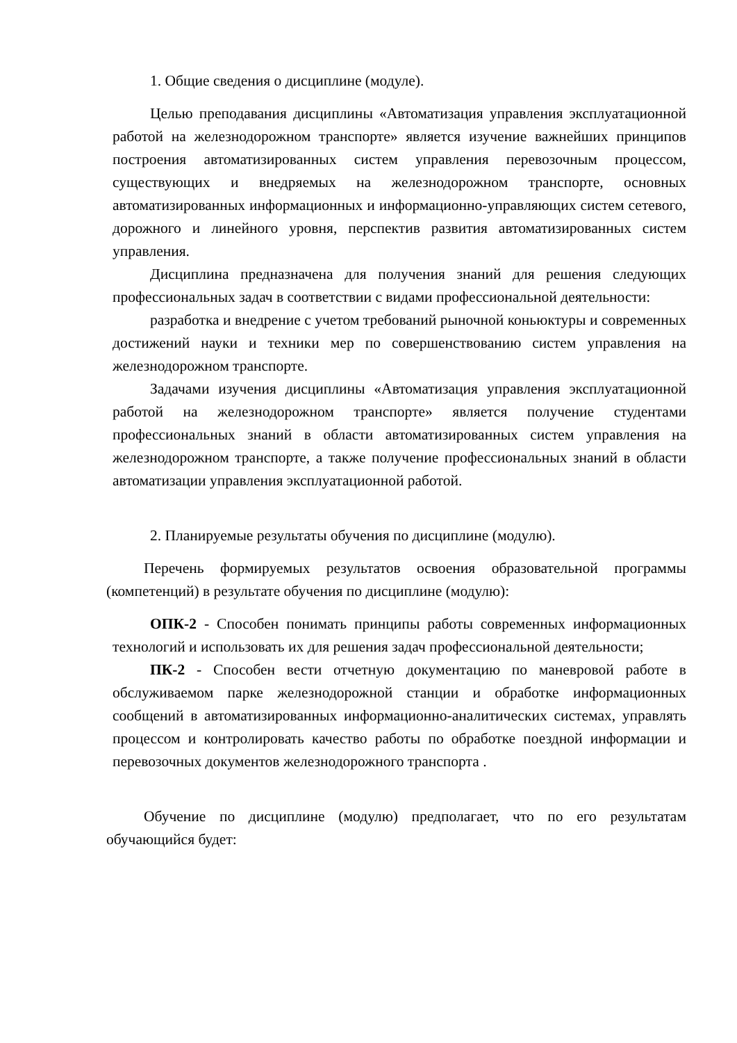1. Общие сведения о дисциплине (модуле).
Целью преподавания дисциплины «Автоматизация управления эксплуатационной работой на железнодорожном транспорте» является изучение важнейших принципов построения автоматизированных систем управления перевозочным процессом, существующих и внедряемых на железнодорожном транспорте, основных автоматизированных информационных и информационно-управляющих систем сетевого, дорожного и линейного уровня, перспектив развития автоматизированных систем управления.
Дисциплина предназначена для получения знаний для решения следующих профессиональных задач в соответствии с видами профессиональной деятельности:
разработка и внедрение с учетом требований рыночной коньюктуры и современных достижений науки и техники мер по совершенствованию систем управления на железнодорожном транспорте.
Задачами изучения дисциплины «Автоматизация управления эксплуатационной работой на железнодорожном транспорте» является получение студентами профессиональных знаний в области автоматизированных систем управления на железнодорожном транспорте, а также получение профессиональных знаний в области автоматизации управления эксплуатационной работой.
2. Планируемые результаты обучения по дисциплине (модулю).
Перечень формируемых результатов освоения образовательной программы (компетенций) в результате обучения по дисциплине (модулю):
ОПК-2 - Способен понимать принципы работы современных информационных технологий и использовать их для решения задач профессиональной деятельности;
ПК-2 - Способен вести отчетную документацию по маневровой работе в обслуживаемом парке железнодорожной станции и обработке информационных сообщений в автоматизированных информационно-аналитических системах, управлять процессом и контролировать качество работы по обработке поездной информации и перевозочных документов железнодорожного транспорта .
Обучение по дисциплине (модулю) предполагает, что по его результатам обучающийся будет: